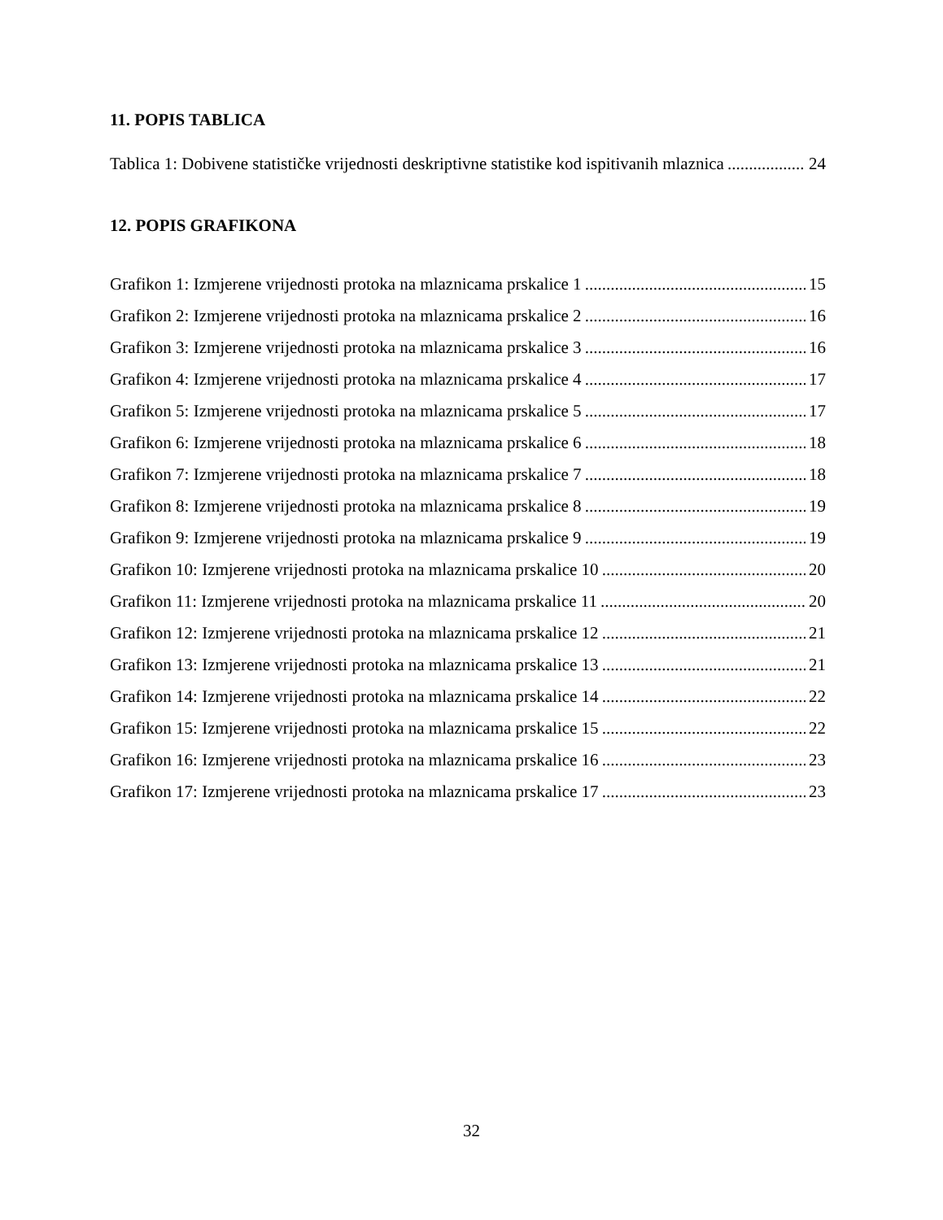11. POPIS TABLICA
Tablica 1: Dobivene statističke vrijednosti deskriptivne statistike kod ispitivanih mlaznica 24
12. POPIS GRAFIKONA
Grafikon 1: Izmjerene vrijednosti protoka na mlaznicama prskalice 1 15
Grafikon 2: Izmjerene vrijednosti protoka na mlaznicama prskalice 2 16
Grafikon 3: Izmjerene vrijednosti protoka na mlaznicama prskalice 3 16
Grafikon 4: Izmjerene vrijednosti protoka na mlaznicama prskalice 4 17
Grafikon 5: Izmjerene vrijednosti protoka na mlaznicama prskalice 5 17
Grafikon 6: Izmjerene vrijednosti protoka na mlaznicama prskalice 6 18
Grafikon 7: Izmjerene vrijednosti protoka na mlaznicama prskalice 7 18
Grafikon 8: Izmjerene vrijednosti protoka na mlaznicama prskalice 8 19
Grafikon 9: Izmjerene vrijednosti protoka na mlaznicama prskalice 9 19
Grafikon 10: Izmjerene vrijednosti protoka na mlaznicama prskalice 10 20
Grafikon 11: Izmjerene vrijednosti protoka na mlaznicama prskalice 11 20
Grafikon 12: Izmjerene vrijednosti protoka na mlaznicama prskalice 12 21
Grafikon 13: Izmjerene vrijednosti protoka na mlaznicama prskalice 13 21
Grafikon 14: Izmjerene vrijednosti protoka na mlaznicama prskalice 14 22
Grafikon 15: Izmjerene vrijednosti protoka na mlaznicama prskalice 15 22
Grafikon 16: Izmjerene vrijednosti protoka na mlaznicama prskalice 16 23
Grafikon 17: Izmjerene vrijednosti protoka na mlaznicama prskalice 17 23
32